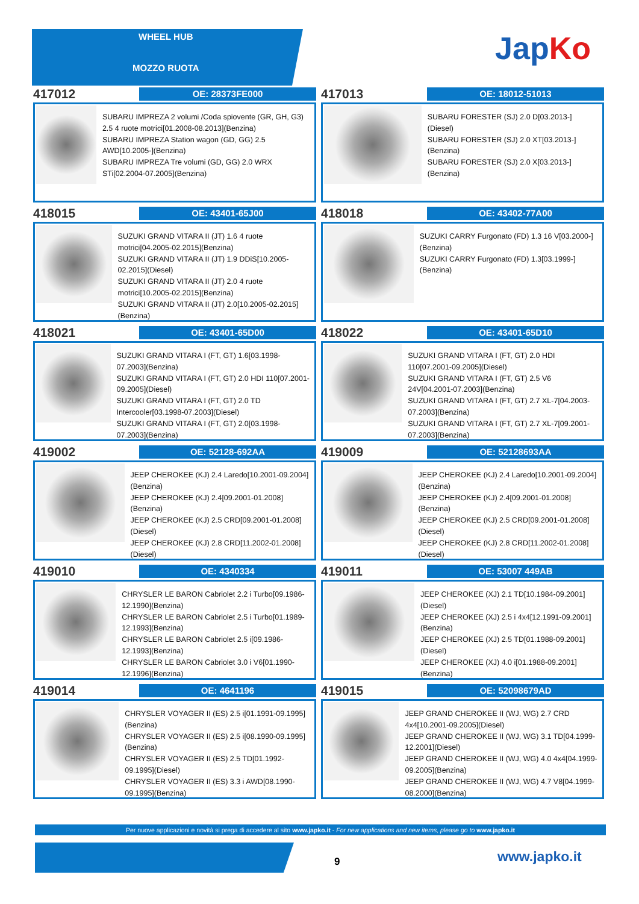WHEEL HUB
MOZZO RUOTA
JapKo
417012
OE: 28373FE000
SUBARU IMPREZA 2 volumi /Coda spiovente (GR, GH, G3) 2.5 4 ruote motrici[01.2008-08.2013](Benzina)
SUBARU IMPREZA Station wagon (GD, GG) 2.5 AWD[10.2005-](Benzina)
SUBARU IMPREZA Tre volumi (GD, GG) 2.0 WRX STi[02.2004-07.2005](Benzina)
417013
OE: 18012-51013
SUBARU FORESTER (SJ) 2.0 D[03.2013-](Diesel)
SUBARU FORESTER (SJ) 2.0 XT[03.2013-](Benzina)
SUBARU FORESTER (SJ) 2.0 X[03.2013-](Benzina)
418015
OE: 43401-65J00
SUZUKI GRAND VITARA II (JT) 1.6 4 ruote motrici[04.2005-02.2015](Benzina)
SUZUKI GRAND VITARA II (JT) 1.9 DDiS[10.2005-02.2015](Diesel)
SUZUKI GRAND VITARA II (JT) 2.0 4 ruote motrici[10.2005-02.2015](Benzina)
SUZUKI GRAND VITARA II (JT) 2.0[10.2005-02.2015](Benzina)
418018
OE: 43402-77A00
SUZUKI CARRY Furgonato (FD) 1.3 16 V[03.2000-](Benzina)
SUZUKI CARRY Furgonato (FD) 1.3[03.1999-](Benzina)
418021
OE: 43401-65D00
SUZUKI GRAND VITARA I (FT, GT) 1.6[03.1998-07.2003](Benzina)
SUZUKI GRAND VITARA I (FT, GT) 2.0 HDI 110[07.2001-09.2005](Diesel)
SUZUKI GRAND VITARA I (FT, GT) 2.0 TD Intercooler[03.1998-07.2003](Diesel)
SUZUKI GRAND VITARA I (FT, GT) 2.0[03.1998-07.2003](Benzina)
418022
OE: 43401-65D10
SUZUKI GRAND VITARA I (FT, GT) 2.0 HDI 110[07.2001-09.2005](Diesel)
SUZUKI GRAND VITARA I (FT, GT) 2.5 V6 24V[04.2001-07.2003](Benzina)
SUZUKI GRAND VITARA I (FT, GT) 2.7 XL-7[04.2003-07.2003](Benzina)
SUZUKI GRAND VITARA I (FT, GT) 2.7 XL-7[09.2001-07.2003](Benzina)
419002
OE: 52128-692AA
JEEP CHEROKEE (KJ) 2.4 Laredo[10.2001-09.2004](Benzina)
JEEP CHEROKEE (KJ) 2.4[09.2001-01.2008](Benzina)
JEEP CHEROKEE (KJ) 2.5 CRD[09.2001-01.2008](Diesel)
JEEP CHEROKEE (KJ) 2.8 CRD[11.2002-01.2008](Diesel)
419009
OE: 52128693AA
JEEP CHEROKEE (KJ) 2.4 Laredo[10.2001-09.2004](Benzina)
JEEP CHEROKEE (KJ) 2.4[09.2001-01.2008](Benzina)
JEEP CHEROKEE (KJ) 2.5 CRD[09.2001-01.2008](Diesel)
JEEP CHEROKEE (KJ) 2.8 CRD[11.2002-01.2008](Diesel)
419010
OE: 4340334
CHRYSLER LE BARON Cabriolet 2.2 i Turbo[09.1986-12.1990](Benzina)
CHRYSLER LE BARON Cabriolet 2.5 i Turbo[01.1989-12.1993](Benzina)
CHRYSLER LE BARON Cabriolet 2.5 i[09.1986-12.1993](Benzina)
CHRYSLER LE BARON Cabriolet 3.0 i V6[01.1990-12.1996](Benzina)
419011
OE: 53007 449AB
JEEP CHEROKEE (XJ) 2.1 TD[10.1984-09.2001](Diesel)
JEEP CHEROKEE (XJ) 2.5 i 4x4[12.1991-09.2001](Benzina)
JEEP CHEROKEE (XJ) 2.5 TD[01.1988-09.2001](Diesel)
JEEP CHEROKEE (XJ) 4.0 i[01.1988-09.2001](Benzina)
419014
OE: 4641196
CHRYSLER VOYAGER II (ES) 2.5 i[01.1991-09.1995](Benzina)
CHRYSLER VOYAGER II (ES) 2.5 i[08.1990-09.1995](Benzina)
CHRYSLER VOYAGER II (ES) 2.5 TD[01.1992-09.1995](Diesel)
CHRYSLER VOYAGER II (ES) 3.3 i AWD[08.1990-09.1995](Benzina)
419015
OE: 52098679AD
JEEP GRAND CHEROKEE II (WJ, WG) 2.7 CRD 4x4[10.2001-09.2005](Diesel)
JEEP GRAND CHEROKEE II (WJ, WG) 3.1 TD[04.1999-12.2001](Diesel)
JEEP GRAND CHEROKEE II (WJ, WG) 4.0 4x4[04.1999-09.2005](Benzina)
JEEP GRAND CHEROKEE II (WJ, WG) 4.7 V8[04.1999-08.2000](Benzina)
Per nuove applicazioni e novità si prega di accedere al sito www.japko.it - For new applications and new items, please go to www.japko.it
9 www.japko.it